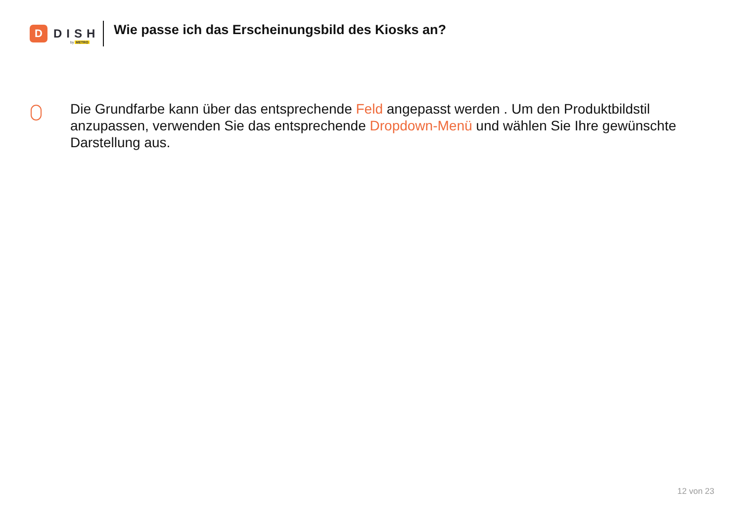D
DISH
by METRO
Wie passe ich das Erscheinungsbild des Kiosks an?
Die Grundfarbe kann über das entsprechende Feld angepasst werden . Um den Produktbildstil anzupassen, verwenden Sie das entsprechende Dropdown-Menü und wählen Sie Ihre gewünschte Darstellung aus.
12 von 23